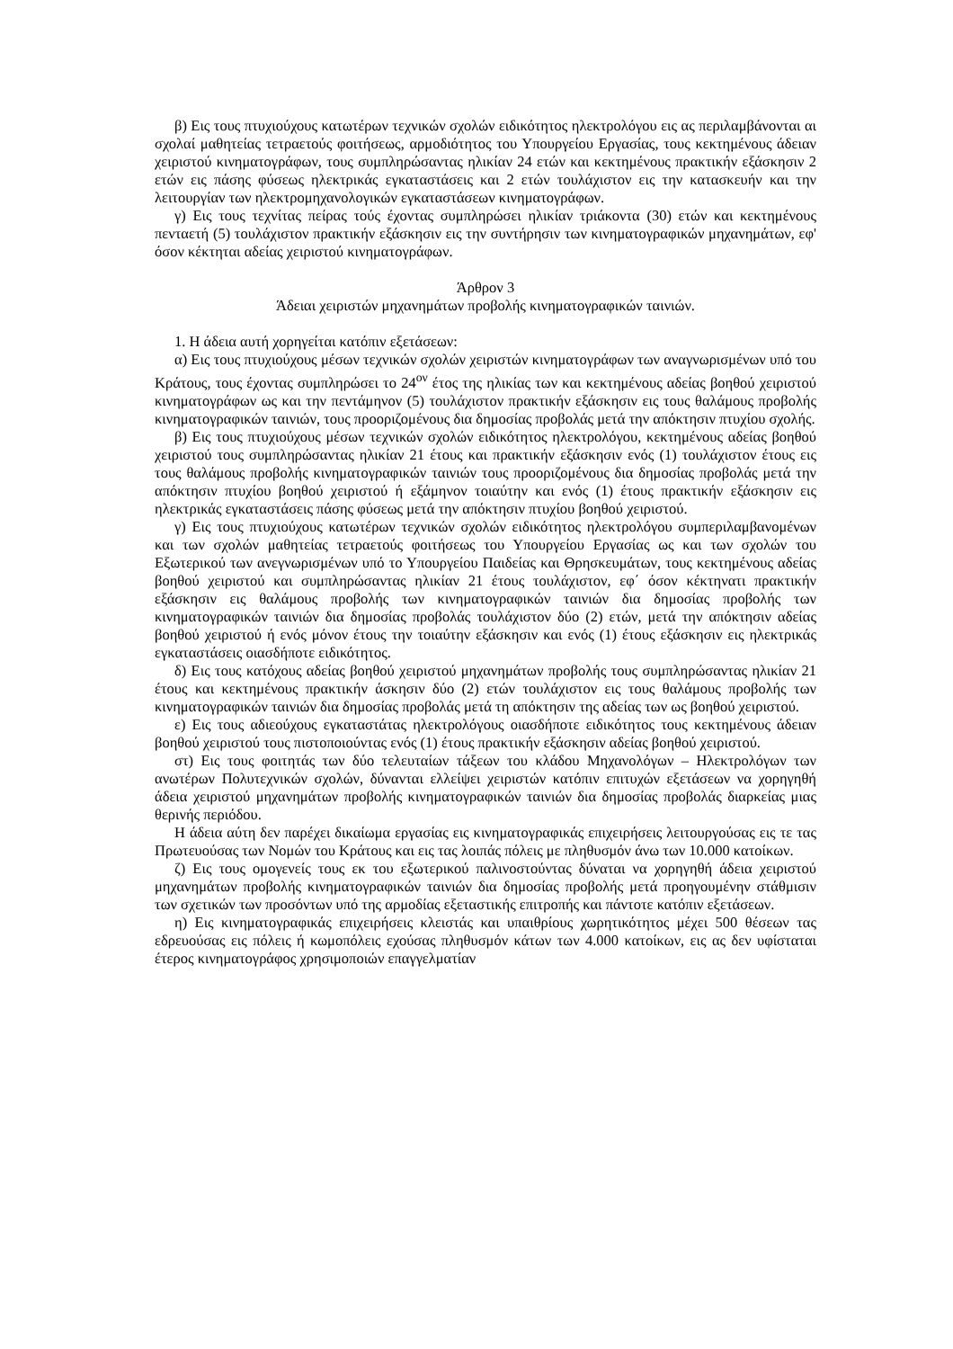β) Εις τους πτυχιούχους κατωτέρων τεχνικών σχολών ειδικότητος ηλεκτρολόγου εις ας περιλαμβάνονται αι σχολαί μαθητείας τετραετούς φοιτήσεως, αρμοδιότητος του Υπουργείου Εργασίας, τους κεκτημένους άδειαν χειριστού κινηματογράφων, τους συμπληρώσαντας ηλικίαν 24 ετών και κεκτημένους πρακτικήν εξάσκησιν 2 ετών εις πάσης φύσεως ηλεκτρικάς εγκαταστάσεις και 2 ετών τουλάχιστον εις την κατασκευήν και την λειτουργίαν των ηλεκτρομηχανολογικών εγκαταστάσεων κινηματογράφων.
γ) Εις τους τεχνίτας πείρας τούς έχοντας συμπληρώσει ηλικίαν τριάκοντα (30) ετών και κεκτημένους πενταετή (5) τουλάχιστον πρακτικήν εξάσκησιν εις την συντήρησιν των κινηματογραφικών μηχανημάτων, εφ' όσον κέκτηται αδείας χειριστού κινηματογράφων.
Άρθρον 3
Άδειαι χειριστών μηχανημάτων προβολής κινηματογραφικών ταινιών.
1. Η άδεια αυτή χορηγείται κατόπιν εξετάσεων:
α) Εις τους πτυχιούχους μέσων τεχνικών σχολών χειριστών κινηματογράφων των αναγνωρισμένων υπό του Κράτους, τους έχοντας συμπληρώσει το 24<sup>ον</sup> έτος της ηλικίας των και κεκτημένους αδείας βοηθού χειριστού κινηματογράφων ως και την πεντάμηνον (5) τουλάχιστον πρακτικήν εξάσκησιν εις τους θαλάμους προβολής κινηματογραφικών ταινιών, τους προοριζομένους δια δημοσίας προβολάς μετά την απόκτησιν πτυχίου σχολής.
β) Εις τους πτυχιούχους μέσων τεχνικών σχολών ειδικότητος ηλεκτρολόγου, κεκτημένους αδείας βοηθού χειριστού τους συμπληρώσαντας ηλικίαν 21 έτους και πρακτικήν εξάσκησιν ενός (1) τουλάχιστον έτους εις τους θαλάμους προβολής κινηματογραφικών ταινιών τους προοριζομένους δια δημοσίας προβολάς μετά την απόκτησιν πτυχίου βοηθού χειριστού ή εξάμηνον τοιαύτην και ενός (1) έτους πρακτικήν εξάσκησιν εις ηλεκτρικάς εγκαταστάσεις πάσης φύσεως μετά την απόκτησιν πτυχίου βοηθού χειριστού.
γ) Εις τους πτυχιούχους κατωτέρων τεχνικών σχολών ειδικότητος ηλεκτρολόγου συμπεριλαμβανομένων και των σχολών μαθητείας τετραετούς φοιτήσεως του Υπουργείου Εργασίας ως και των σχολών του Εξωτερικού των ανεγνωρισμένων υπό το Υπουργείου Παιδείας και Θρησκευμάτων, τους κεκτημένους αδείας βοηθού χειριστού και συμπληρώσαντας ηλικίαν 21 έτους τουλάχιστον, εφ΄ όσον κέκτηνατι πρακτικήν εξάσκησιν εις θαλάμους προβολής των κινηματογραφικών ταινιών δια δημοσίας προβολής των κινηματογραφικών ταινιών δια δημοσίας προβολάς τουλάχιστον δύο (2) ετών, μετά την απόκτησιν αδείας βοηθού χειριστού ή ενός μόνον έτους την τοιαύτην εξάσκησιν και ενός (1) έτους εξάσκησιν εις ηλεκτρικάς εγκαταστάσεις οιασδήποτε ειδικότητος.
δ) Εις τους κατόχους αδείας βοηθού χειριστού μηχανημάτων προβολής τους συμπληρώσαντας ηλικίαν 21 έτους και κεκτημένους πρακτικήν άσκησιν δύο (2) ετών τουλάχιστον εις τους θαλάμους προβολής των κινηματογραφικών ταινιών δια δημοσίας προβολάς μετά τη απόκτησιν της αδείας των ως βοηθού χειριστού.
ε) Εις τους αδιεούχους εγκαταστάτας ηλεκτρολόγους οιασδήποτε ειδικότητος τους κεκτημένους άδειαν βοηθού χειριστού τους πιστοποιούντας ενός (1) έτους πρακτικήν εξάσκησιν αδείας βοηθού χειριστού.
στ) Εις τους φοιτητάς των δύο τελευταίων τάξεων του κλάδου Μηχανολόγων – Ηλεκτρολόγων των ανωτέρων Πολυτεχνικών σχολών, δύνανται ελλείψει χειριστών κατόπιν επιτυχών εξετάσεων να χορηγηθή άδεια χειριστού μηχανημάτων προβολής κινηματογραφικών ταινιών δια δημοσίας προβολάς διαρκείας μιας θερινής περιόδου.
Η άδεια αύτη δεν παρέχει δικαίωμα εργασίας εις κινηματογραφικάς επιχειρήσεις λειτουργούσας εις τε τας Πρωτευούσας των Νομών του Κράτους και εις τας λοιπάς πόλεις με πληθυσμόν άνω των 10.000 κατοίκων.
ζ) Εις τους ομογενείς τους εκ του εξωτερικού παλινοστούντας δύναται να χορηγηθή άδεια χειριστού μηχανημάτων προβολής κινηματογραφικών ταινιών δια δημοσίας προβολής μετά προηγουμένην στάθμισιν των σχετικών των προσόντων υπό της αρμοδίας εξεταστικής επιτροπής και πάντοτε κατόπιν εξετάσεων.
η) Εις κινηματογραφικάς επιχειρήσεις κλειστάς και υπαιθρίους χωρητικότητος μέχει 500 θέσεων τας εδρευούσας εις πόλεις ή κωμοπόλεις εχούσας πληθυσμόν κάτων των 4.000 κατοίκων, εις ας δεν υφίσταται έτερος κινηματογράφος χρησιμοποιών επαγγελματίαν